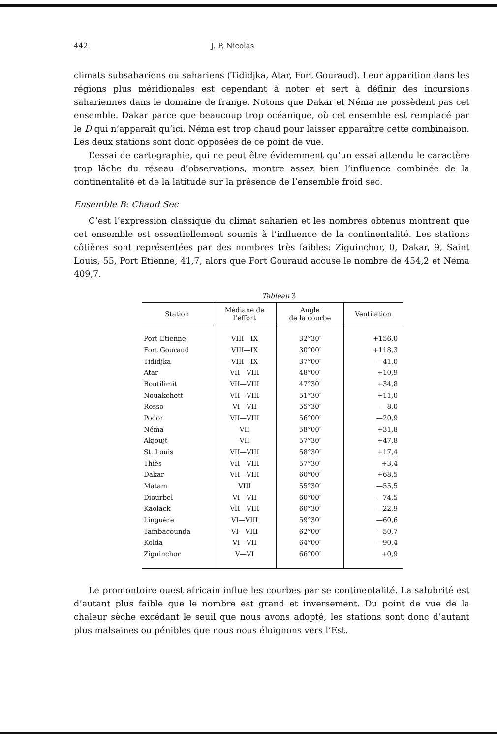442 J. P. Nicolas
climats subsahariens ou sahariens (Tididjka, Atar, Fort Gouraud). Leur apparition dans les régions plus méridionales est cependant à noter et sert à définir des incursions sahariennes dans le domaine de frange. Notons que Dakar et Néma ne possèdent pas cet ensemble. Dakar parce que beaucoup trop océanique, où cet ensemble est remplacé par le D qui n’apparaît qu’ici. Néma est trop chaud pour laisser apparaître cette combinaison. Les deux stations sont donc opposées de ce point de vue.
L’essai de cartographie, qui ne peut être évidemment qu’un essai attendu le caractère trop lâche du réseau d’observations, montre assez bien l’influence combinée de la continentalité et de la latitude sur la présence de l’ensemble froid sec.
Ensemble B: Chaud Sec
C’est l’expression classique du climat saharien et les nombres obtenus montrent que cet ensemble est essentiellement soumis à l’influence de la continentalité. Les stations côtières sont représentées par des nombres très faibles: Ziguinchor, 0, Dakar, 9, Saint Louis, 55, Port Etienne, 41,7, alors que Fort Gouraud accuse le nombre de 454,2 et Néma 409,7.
Tableau 3
| Station | Médiane de l’effort | Angle de la courbe | Ventilation |
| --- | --- | --- | --- |
| Port Etienne | VIII—IX | 32°30′ | +156,0 |
| Fort Gouraud | VIII—IX | 30°00′ | +118,3 |
| Tididjka | VIII—IX | 37°00′ | —41,0 |
| Atar | VII—VIII | 48°00′ | +10,9 |
| Boutilimit | VII—VIII | 47°30′ | +34,8 |
| Nouakchott | VII—VIII | 51°30′ | +11,0 |
| Rosso | VI—VII | 55°30′ | —8,0 |
| Podor | VII—VIII | 56°00′ | —20,9 |
| Néma | VII | 58°00′ | +31,8 |
| Akjoujt | VII | 57°30′ | +47,8 |
| St. Louis | VII—VIII | 58°30′ | +17,4 |
| Thiès | VII—VIII | 57°30′ | +3,4 |
| Dakar | VII—VIII | 60°00′ | +68,5 |
| Matam | VIII | 55°30′ | —55,5 |
| Diourbel | VI—VII | 60°00′ | —74,5 |
| Kaolack | VII—VIII | 60°30′ | —22,9 |
| Linguère | VI—VIII | 59°30′ | —60,6 |
| Tambacounda | VI—VIII | 62°00′ | —50,7 |
| Kolda | VI—VII | 64°00′ | —90,4 |
| Ziguinchor | V—VI | 66°00′ | +0,9 |
Le promontoire ouest africain influe les courbes par se continentalité. La salubrité est d’autant plus faible que le nombre est grand et inversement. Du point de vue de la chaleur sèche excédant le seuil que nous avons adopté, les stations sont donc d’autant plus malsaines ou pénibles que nous nous éloignons vers l’Est.